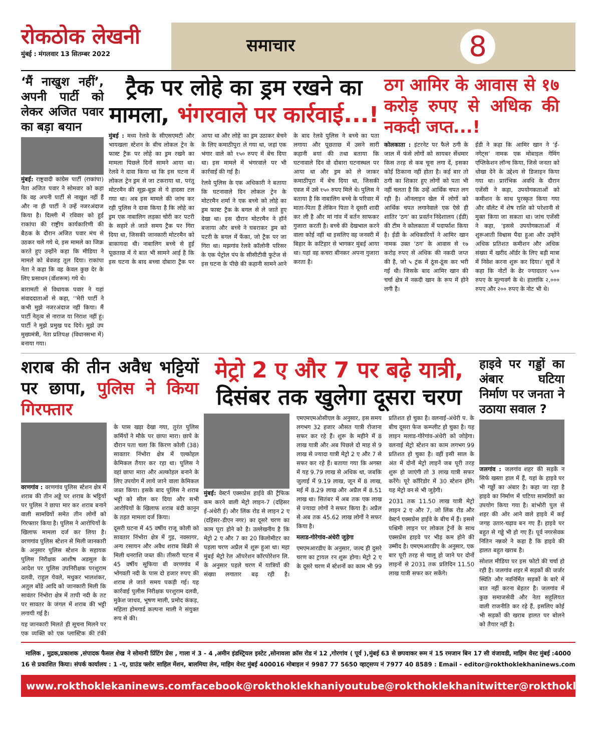रोकठोक लेखनी
मुंबई : मंगलवार 13 सितम्बर 2022
समाचार 8
‘मैं नाखुश नहीं’, अपनी पार्टी को लेकर अजित पवार का बड़ा बयान
मुंबई: राष्ट्रवादी कांग्रेस पार्टी (राकांपा) नेता अजित पवार ने सोमवार को कहा कि वह अपनी पार्टी से नाखुश नहीं हैं और ना ही पार्टी ने उन्हें नजरअंदाज किया है। दिल्ली में रविवार को हुई राकांपा की राष्ट्रीय कार्यकारिणी की बैठक के दौरान अजित पवार मंच से उठकर चले गये थे, इस मामले का जिक्र करते हुए उन्होंने कहा कि मीडिया ने मामले को बेवजह तूल दिया। राकांपा नेता ने कहा कि वह केवल कुछ देर के लिए प्रसाधन (वॉशरूम) गये थे।
बारामती से विधायक पवार ने यहां संवाददाताओं से कहा, ‘‘मेरी पार्टी ने कभी मुझे नजरअंदाज नहीं किया। मैं पार्टी नेतृत्व से नाराज या निराश नहीं हूं। पार्टी ने मुझे प्रमुख पद दिये। मुझे उप मुख्यमंत्री, नेता प्रतिपक्ष (विधानसभा में) बनाया गया।
ट्रैक पर लोहे का ड्रम रखने का मामला, भंगरवाले पर कार्रवाई...!
मुंबई : मध्य रेलवे के सीएसएमटी और भायखला स्टेशन के बीच लोकल ट्रेन के फास्ट ट्रैक पर लोहे का ड्रम रखने का मामला पिछले दिनों सामने आया था। रेलवे ने दावा किया था कि इस घटना में लोकल ट्रेन ड्रम से जा टकराया था, परंतु मोटरमैन की सूझ-बूझ से ये हादसा टल गया था। अब इस मामले की जांच कर रही पुलिस ने दावा किया है कि लोहे का ड्रम एक नाबालिग लड़का चोरी कर पटरी के सहारे ले जाते समय ट्रैक पर गिरा दिया था, जिसकी जानकारी मोटरमैन को बाकायदा थी। नाबालिग बच्चे से हुई पूछताछ में ये बात भी सामने आई है कि इस घटना के बाद बच्चा दोबारा ट्रैक पर आया था और लोहे का ड्रम उठाकर बेचने के लिए कमाठीपुरा ले गया था, जहां एक भंगार वाले को १५० रुपए में बेच दिया था। इस मामले में भंगरवाले पर भी कार्रवाई की गई है।
रेलवे पुलिस के एक अधिकारी ने बताया कि घटनावाले दिन लोकल ट्रेन के मोटरमैन शर्मा ने एक बच्चे को लोहे का ड्रम फास्ट ट्रैक के बगल से ले जाते हुए देखा था। इस दौरान मोटरमैन ने हॉर्न बजाया और बच्चे ने घबराकर ड्रम को पटरी के बगल में फेंका, जो ट्रैक पर जा गिरा था। मझगांव रेलवे कॉलोनी परिसर के एक पेट्रोल पंप के सीसीटीवी फुटेज से इस घटना के पीछे की कहानी सामने आने के बाद रेलवे पुलिस ने बच्चे का पता लगाया और पूछताछ में उसने सारी कहानी बयां की तथा बताया कि घटनावाले दिन वो दोबारा घटनास्थल पर आया था और ड्रम को ले जाकर कमाठीपुरा में बेच दिया था, जिसकी एवज में उसे १५० रुपए मिले थे। पुलिस ने बताया है कि नाबालिग बच्चे के परिवार में माता-पिता हैं लेकिन पिता ने दूसरी शादी कर ली है और मां गांव में बर्तन साफकर गुजारा करती है। बच्चे की देखभाल करने वाला कोई नहीं था इसलिए वह जनवरी में बिहार के कटिहार से भागकर मुंबई आया था। यहां वह कचरा बीनकर अपना गुजारा करता है।
ठग आमिर के आवास से १७ करोड़ रुपए से अधिक की नकदी जप्त...!
कोलकाता : इंटरनेट पर फैले ठगी के जाल में फंसे लोगों को सायबर सेंधमार किस तरह से कब चूना लगा दें, इसका कोई ठिकाना नहीं होता है। कई बार तो ठगी का शिकार हुए लोगों को पता भी नहीं चलता है कि उन्हें आर्थिक चपत लग रही है। ऑनलाइन खेल में लोगों को आर्थिक चपत लगानेवाले एक ऐसे ही शातिर ‘ठग’ का प्रवर्तन निदेशालय (ईडी) की टीम ने कोलकाता में पदार्फाश किया है। ईडी के अधिकारियों ने आमिर खान नामक उक्त ‘ठग’ के आवास से १७ करोड़ रुपए से अधिक की नकदी जप्त की है, जो ५ ट्रंक में ठूंस-ठूंस कर भरी गई थी। जिसके बाद आमिर खान की चर्चा क्षेत्र में नकदी खान के रूप में होने लगी है।
ईडी ने कहा कि आमिर खान ने ‘ई-नगेट्स’ नामक एक मोबाइल गेमिंग एप्लिकेशन लॉन्च किया, जिसे जनता को धोखा देने के उद्देश्य से डिजाइन किया गया था। प्रारंभिक अवधि के दौरान एजेंसी ने कहा, उपयोगकताओं को कमीशन के साथ पुरस्कृत किया गया और वॉलेट में शेष राशि को परेशानी से मुक्त किया जा सकता था। जांच एजेंसी ने कहा, ‘इससे उपयोगकताओं में शुरूआती विश्वास पैदा हुआ और उन्होंने अधिक प्रतिशत कमीशन और अधिक संख्या में खरीद ऑर्डर के लिए बड़ी मात्रा में निवेश करना शुरू कर दिया।’ सूत्रों ने कहा कि नोटों के ढेर ज्यादातर ५०० रुपए के मूल्यवर्ग के थे। हालांकि २,००० रुपए और २०० रुपए के नोट भी थे।
शराब की तीन अवैध भट्टियों पर छापा, पुलिस ने किया गिरफ्तार
वरणगांव : वरणगांव पुलिस स्टेशन क्षेत्र में शराब की तीन अड्डे पर शराब के भट्टियों पर पुलिस ने छापा मार कर शराब बनाने वाली सामग्रियों समेत तीन लोगों को गिरफ्तार किया है। पुलिस ने आरोपियों के खिलाफ मामला दर्ज कर लिया है। वरणगांव पुलिस स्टेशन से मिली जानकारी के अनुसार पुलिस स्टेशन के सहायक पुलिस निरीक्षक आशीष अडसुल के आदेश पर पुलिस उपनिरीक्षक परशुराम दलवी, राहुल येवले, मधुकर भालशंकर, अतुल बोंडे आदि को जानकारी मिली कि सावंतर निंभोरा क्षेत्र में तापी नदी के तट पर सावतर के जंगल में शराब की भट्टी लगायी गई है।
यह जानकारी मिलते ही सूचना मिलने पर एक व्यक्ति को एक प्लास्टिक की टंकी के पास खड़ा देखा गया, तुरंत पुलिस कर्मियों ने मौके पर छापा मारा। छापे के दौरान पता चला कि किरण कोली (38) सावतार निंभोरा क्षेत्र में एल्कोहल केमिकल तैयार कर रहा था। पुलिस ने वहां छापा मारा और अल्कोहल बनाने के लिए उपयोग में लाये जाने वाला केमिकल जब्त किया। इसके बाद पुलिस ने शराब भट्टी को सील कर दिया और सभी आरोपियों के खिलाफ शराब बंदी कानून के तहत मामला दर्ज किया।
दूसरी घटना में 45 वर्षीय राजू कोली को सावतार निंभोरा क्षेत्र में गुड़, नवसागर, अन्य रसायन और अवैध शराब बिक्री से मिली धनराशि जब्त की। तीसरी घटना में 45 वर्षीय सूफिया बी वरणगांव में भोगवती नदी के पास दो हजार रुपए की शराब ले जाते समय पकड़ी गई। यह कार्रवाई पुलीस निरीक्षक परशुराम दलवी, मुकेश जाधव, भूषण माली, प्रमोद कंकड़, महिला होमगार्ड कल्पना माली ने संयुक्त रूप से की।
मेट्रो 2 ए और 7 पर बढ़े यात्री, दिसंबर तक खुलेगा दूसरा चरण
मुंबई: वेस्टर्न एक्सप्रेस हाईवे की ट्रैफिक कम करने वाली मेट्रो लाइन-7 (दहिसर ई-अंधेरी ई) और लिंक रोड से लाइन 2 ए (दहिसर-डीएन नगर) का दूसरे चरण का काम पूरा होने को है। उल्लेखनीय है कि मेट्रो 2 ए और 7 का 20 किलोमीटर का पहला चरण अप्रैल में शुरू हुआ था। महा मुंबई मेट्रो रेल ऑपरेशन कॉरपोरेशन लि. के अनुसार पहले चरण में यात्रियों की संख्या लगातार बढ़ रही है। एमएमएमओसीएल के अनुसार, इस समय लगभग 32 हजार औसत यात्री रोजाना सफर कर रहे हैं। शुरू के महीने में 8 लाख यात्री और अब पिछले दो माह से 9 लाख से ज्यादा यात्री मेट्रो 2 ए और 7 से सफर कर रहे हैं। बताया गया कि अगस्त में यह 9.79 लाख से अधिक था, जबकि जुलाई में 9.19 लाख, जून में 8 लाख, मई में 8.29 लाख और अप्रैल में 8.51 लाख था। सितंबर में अब तक एक लाख से ज्यादा लोगों ने सफर किया है। अप्रैल से अब तक 45.62 लाख लोगों ने सफर किया है।
मलाड-गोरेगांव-अंधेरी जुड़ेगा
एमएमआरडीए के अनुसार, जल्द ही दुसरे चरण का ट्रायल रन शुरू होगा। मेट्रो 2 ए के दूसरे चरण में स्टेशनों का काम भी 99 प्रतिशत हो चुका है। वलनाई-अंधेरी प. के बीच दूसरा फेज कम्प्लीट हो चुका है। यह लाइन मलाड-गोरेगांव-अंधेरी को जोड़ेगा। वलनाई मेट्रो स्टेशन का काम लगभग 99 प्रतिशत हो चुका है। वहीं इसी साल के अंत में दोनों मेट्रो लाइनें जब पूरी तरह शुरू हो जाएंगी तो 3 लाख यात्री सफर करेंगे। पूरे कॉरिडोर में 30 स्टेशन होंगे। यह मेट्रो वन से भी जुड़ेगी।
2031 तक 11.50 लाख यात्री मेट्रो लाइन 2 ए और 7, जो लिंक रोड और वेस्टर्न एक्सप्रेस हाईवे के बीच में हैं। इससे पश्चिमी लाइन पर लोकल ट्रेनों के साथ एक्सप्रेस हाइवे पर भीड़ कम होने की उम्मीद है। एमएमआरडीए के अनुसार, एक बार पूरी तरह से चालू हो जाने पर दोनों लाइनों से 2031 तक प्रतिदिन 11.50 लाख यात्री सफर कर सकेंगे।
हाइवे पर गड्डों का अंबार घटिया निर्माण पर जनता ने उठाया सवाल ?
जलगांव : जलगांव शहर की सड़कें न सिर्फ खस्ता हाल में हैं, यहां के हाइवे पर भी गड्ढों का अंबार है। कहा जा रहा है हाइवे का निर्माण में घटिया सामग्रियों का उपयोग किया गया है। बांभोरी पुल से शहर की ओर आने वाले हाइवे में कई जगह उतार-चढ़ाव बन गए हैं। हाइवे पर बहुत से गड्ढे भी हो गए हैं। पूर्व नगरसेवक नितिन नन्नवरे ने कहा है कि हाइवे की हालत बहुत खराब है।
सोशल मीडिया पर इस फोटो की चर्चा हो रही है। जलगांव शहर में सड़कों की जर्जर स्थिति और नवनिर्मित सड़कों के बारे में बात नहीं करना बेहतर है। जलगांव में कुछ समाजसेवी और नेता सहूलियत वाली राजनीति कर रहे हैं, इसलिए कोई भी सड़कों की खराब हालत पर बोलने को तैयार नहीं है।
मालिक , मुद्रक,प्रकाशक ,संपादक फैसल शेख ने सोमानी प्रिंटिंग प्रेस , गाला नं 3 - 4 ,अमीन इंडस्ट्रियल इस्टेट ,सोनावला क्रॉस रोड नं 12 ,गोरगांव ( पूर्व ),मुंबई 63 से छपवाकर रूम नं 15 रमजान बिन 17 सी वंजावडी, माहिम वेस्ट मुंबई :4000 16 से प्रकाशित किया। संपर्क कार्यालय : 1 -ए, ग्राउंड फ्लोर साहिल मेंशन, बालमिया लेन, माहिम वेस्ट मुंबई 400016 मोबाइल नं 9987 77 5650 व्हाट्सप्प नं 7977 40 8589 : Email - editor@rokthoklekhaninews.com
www.rokthoklekaninews.com facebook@rokthoklekhani youtube@rokthoklekhani twitter@rokthoklekhani